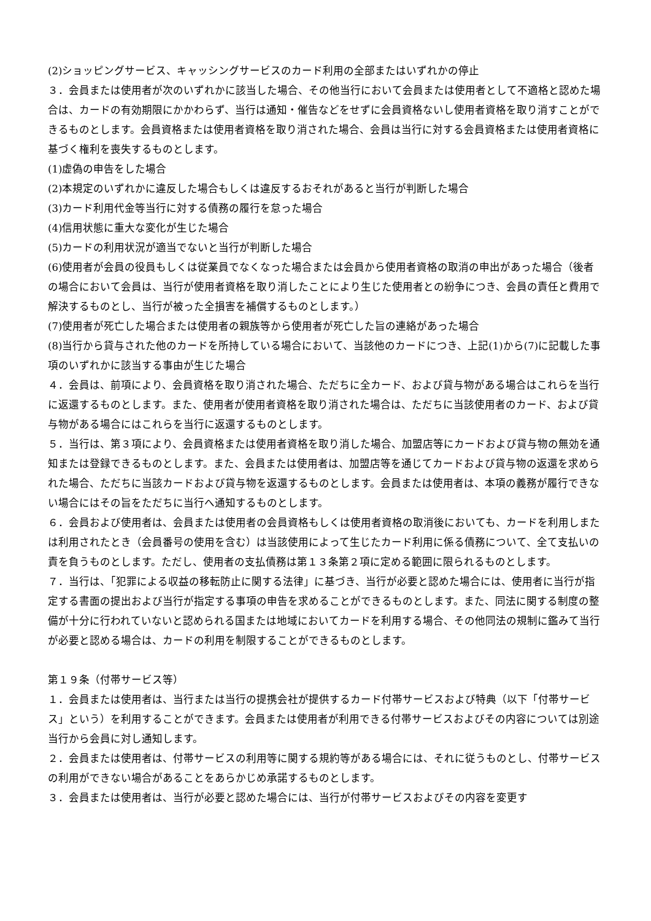(2)ショッピングサービス、キャッシングサービスのカード利用の全部またはいずれかの停止
３．会員または使用者が次のいずれかに該当した場合、その他当行において会員または使用者として不適格と認めた場合は、カードの有効期限にかかわらず、当行は通知・催告などをせずに会員資格ないし使用者資格を取り消すことができるものとします。会員資格または使用者資格を取り消された場合、会員は当行に対する会員資格または使用者資格に基づく権利を喪失するものとします。
(1)虚偽の申告をした場合
(2)本規定のいずれかに違反した場合もしくは違反するおそれがあると当行が判断した場合
(3)カード利用代金等当行に対する債務の履行を怠った場合
(4)信用状態に重大な変化が生じた場合
(5)カードの利用状況が適当でないと当行が判断した場合
(6)使用者が会員の役員もしくは従業員でなくなった場合または会員から使用者資格の取消の申出があった場合（後者の場合において会員は、当行が使用者資格を取り消したことにより生じた使用者との紛争につき、会員の責任と費用で解決するものとし、当行が被った全損害を補償するものとします。）
(7)使用者が死亡した場合または使用者の親族等から使用者が死亡した旨の連絡があった場合
(8)当行から貸与された他のカードを所持している場合において、当該他のカードにつき、上記(1)から(7)に記載した事項のいずれかに該当する事由が生じた場合
４．会員は、前項により、会員資格を取り消された場合、ただちに全カード、および貸与物がある場合はこれらを当行に返還するものとします。また、使用者が使用者資格を取り消された場合は、ただちに当該使用者のカード、および貸与物がある場合にはこれらを当行に返還するものとします。
５．当行は、第３項により、会員資格または使用者資格を取り消した場合、加盟店等にカードおよび貸与物の無効を通知または登録できるものとします。また、会員または使用者は、加盟店等を通じてカードおよび貸与物の返還を求められた場合、ただちに当該カードおよび貸与物を返還するものとします。会員または使用者は、本項の義務が履行できない場合にはその旨をただちに当行へ通知するものとします。
６．会員および使用者は、会員または使用者の会員資格もしくは使用者資格の取消後においても、カードを利用しまたは利用されたとき（会員番号の使用を含む）は当該使用によって生じたカード利用に係る債務について、全て支払いの責を負うものとします。ただし、使用者の支払債務は第１３条第２項に定める範囲に限られるものとします。
７．当行は、「犯罪による収益の移転防止に関する法律」に基づき、当行が必要と認めた場合には、使用者に当行が指定する書面の提出および当行が指定する事項の申告を求めることができるものとします。また、同法に関する制度の整備が十分に行われていないと認められる国または地域においてカードを利用する場合、その他同法の規制に鑑みて当行が必要と認める場合は、カードの利用を制限することができるものとします。
第１９条（付帯サービス等）
１．会員または使用者は、当行または当行の提携会社が提供するカード付帯サービスおよび特典（以下「付帯サービス」という）を利用することができます。会員または使用者が利用できる付帯サービスおよびその内容については別途当行から会員に対し通知します。
２．会員または使用者は、付帯サービスの利用等に関する規約等がある場合には、それに従うものとし、付帯サービスの利用ができない場合があることをあらかじめ承諾するものとします。
３．会員または使用者は、当行が必要と認めた場合には、当行が付帯サービスおよびその内容を変更す